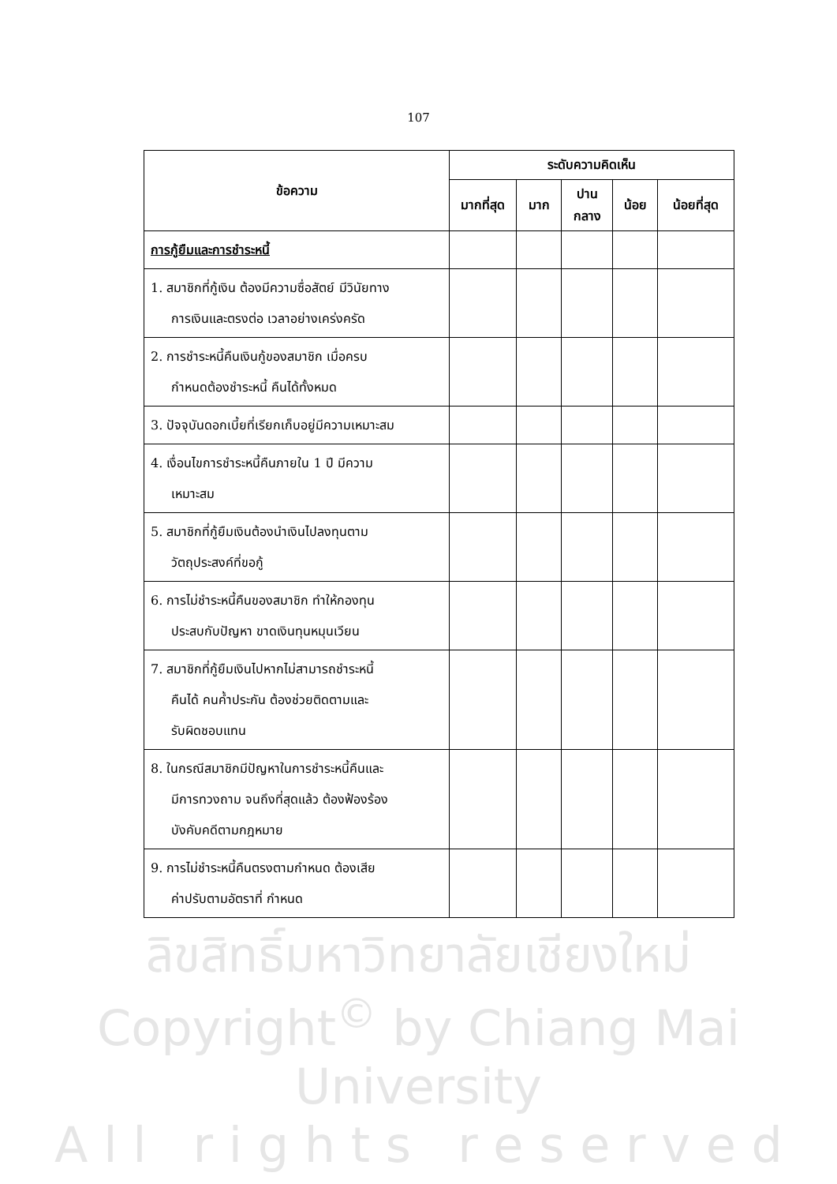107
| ข้อความ | ระดับความคิดเห็น | | | | |
| --- | --- | --- | --- | --- | --- |
| | มากที่สุด | มาก | ปาน กลาง | น้อย | น้อยที่สุด |
| การกู้ยืมและการชำระหนี้ | | | | | |
| 1. สมาชิกที่กู้เงิน ต้องมีความซื่อสัตย์ มีวินัยทาง การเงินและตรงต่อ เวลาอย่างเคร่งครัด | | | | | |
| 2. การชำระหนี้คืนเงินกู้ของสมาชิก เมื่อครบ กำหนดต้องชำระหนี้ คืนได้ทั้งหมด | | | | | |
| 3. ปัจจุบันดอกเบี้ยที่เรียกเก็บอยู่มีความเหมาะสม | | | | | |
| 4. เงื่อนไขการชำระหนี้คืนภายใน 1 ปี มีความ เหมาะสม | | | | | |
| 5. สมาชิกที่กู้ยืมเงินต้องนำเงินไปลงทุนตาม วัตถุประสงค์ที่ขอกู้ | | | | | |
| 6. การไม่ชำระหนี้คืนของสมาชิก ทำให้กองทุน ประสบกับปัญหา ขาดเงินทุนหมุนเวียน | | | | | |
| 7. สมาชิกที่กู้ยืมเงินไปหากไม่สามารถชำระหนี้ คืนได้ คนค้ำประกัน ต้องช่วยติดตามและ รับผิดชอบแทน | | | | | |
| 8. ในกรณีสมาชิกมีปัญหาในการชำระหนี้คืนและ มีการทวงถาม จนถึงที่สุดแล้ว ต้องฟ้องร้อง บังคับคดีตามกฎหมาย | | | | | |
| 9. การไม่ชำระหนี้คืนตรงตามกำหนด ต้องเสีย ค่าปรับตามอัตราที่ กำหนด | | | | | |
ลิขสิทธิ์มหาวิทยาลัยเชียงใหม่
Copyright<sup>©</sup> by Chiang Mai University
A l l r i g h t s r e s e r v e d